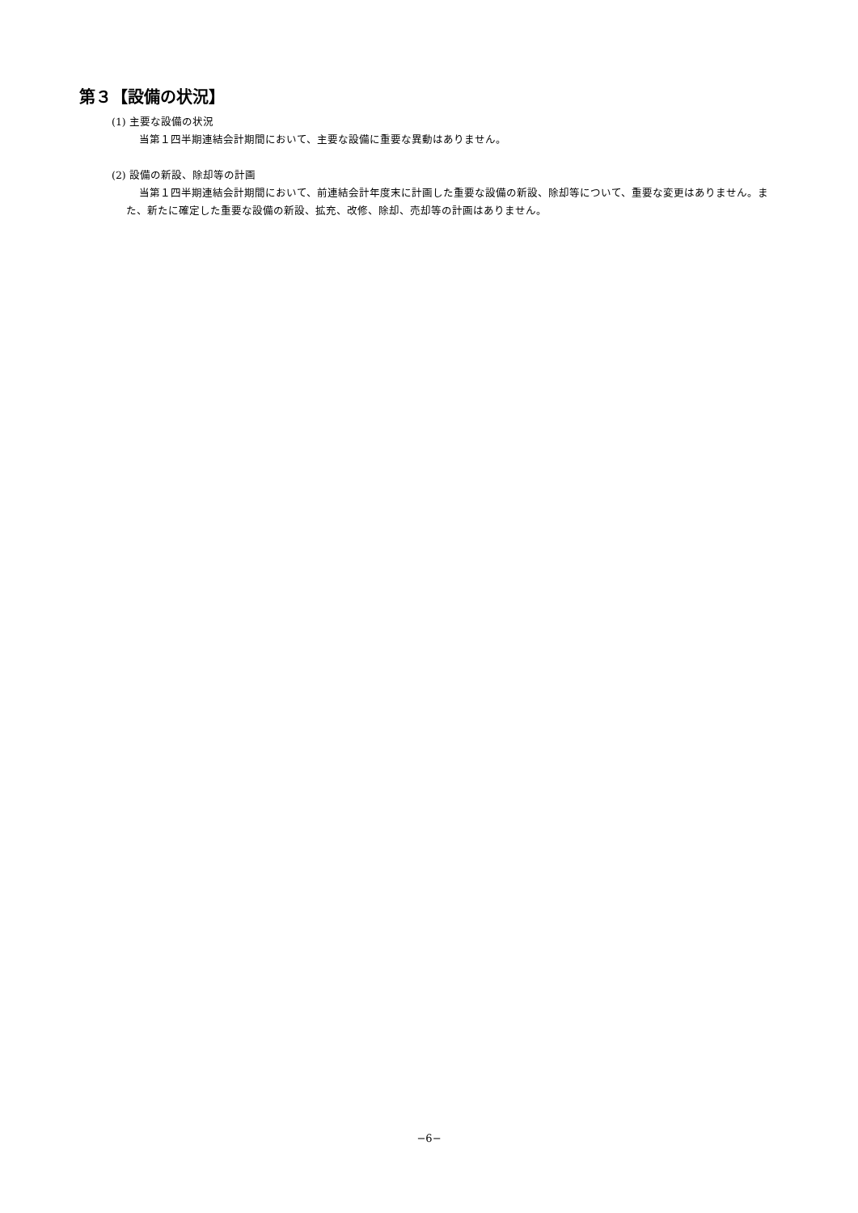第３【設備の状況】
(1) 主要な設備の状況
当第１四半期連結会計期間において、主要な設備に重要な異動はありません。
(2) 設備の新設、除却等の計画
当第１四半期連結会計期間において、前連結会計年度末に計画した重要な設備の新設、除却等について、重要な変更はありません。また、新たに確定した重要な設備の新設、拡充、改修、除却、売却等の計画はありません。
−6−